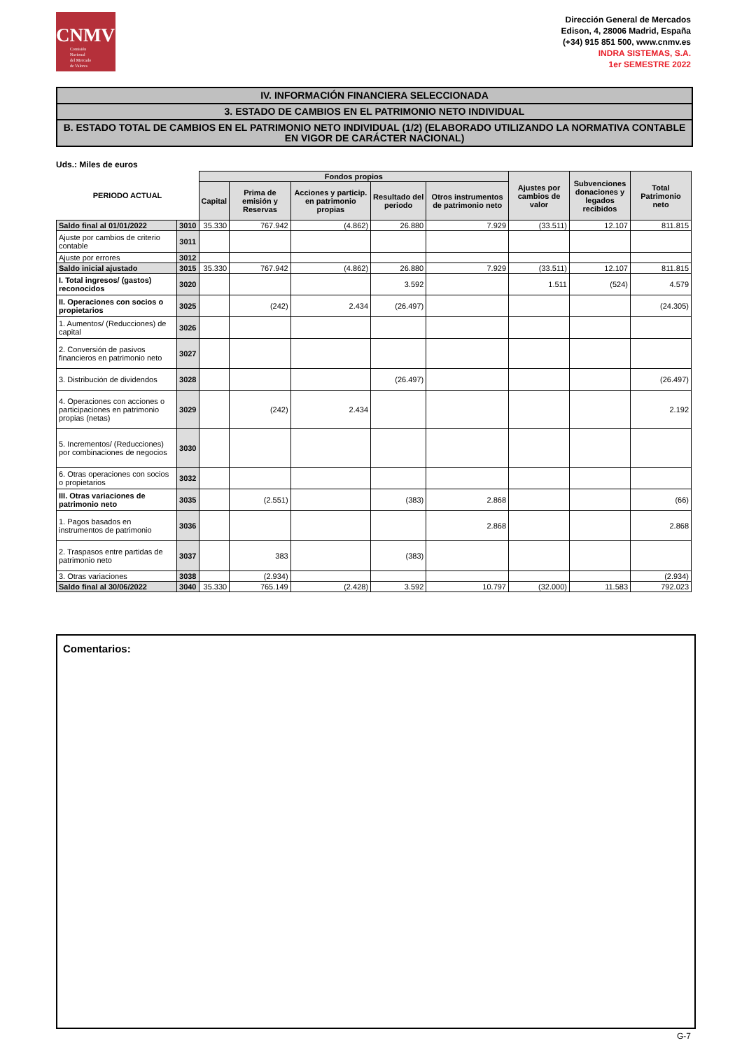CNMV
Comisión
Nacional
del Mercado
de Valores
Dirección General de Mercados
Edison, 4, 28006 Madrid, España
(+34) 915 851 500, www.cnmv.es
INDRA SISTEMAS, S.A.
1er SEMESTRE 2022
IV. INFORMACIÓN FINANCIERA SELECCIONADA
3. ESTADO DE CAMBIOS EN EL PATRIMONIO NETO INDIVIDUAL
B. ESTADO TOTAL DE CAMBIOS EN EL PATRIMONIO NETO INDIVIDUAL (1/2) (ELABORADO UTILIZANDO LA NORMATIVA CONTABLE EN VIGOR DE CARÁCTER NACIONAL)
Uds.: Miles de euros
| PERIODO ACTUAL | | Fondos propios | | | | | Ajustes por cambios de valor | Subvenciones donaciones y legados recibidos | Total Patrimonio neto |
| --- | --- | --- | --- | --- | --- | --- | --- | --- | --- |
| | | Capital | Prima de emisión y Reservas | Acciones y particip. en patrimonio propias | Resultado del periodo | Otros instrumentos de patrimonio neto | | | |
| Saldo final al 01/01/2022 | 3010 | 35.330 | 767.942 | (4.862) | 26.880 | 7.929 | (33.511) | 12.107 | 811.815 |
| Ajuste por cambios de criterio contable | 3011 | | | | | | | | |
| Ajuste por errores | 3012 | | | | | | | | |
| Saldo inicial ajustado | 3015 | 35.330 | 767.942 | (4.862) | 26.880 | 7.929 | (33.511) | 12.107 | 811.815 |
| I. Total ingresos/ (gastos) reconocidos | 3020 | | | | 3.592 | | 1.511 | (524) | 4.579 |
| II. Operaciones con socios o propietarios | 3025 | | (242) | 2.434 | (26.497) | | | | (24.305) |
| 1. Aumentos/ (Reducciones) de capital | 3026 | | | | | | | | |
| 2. Conversión de pasivos financieros en patrimonio neto | 3027 | | | | | | | | |
| 3. Distribución de dividendos | 3028 | | | | (26.497) | | | | (26.497) |
| 4. Operaciones con acciones o participaciones en patrimonio propias (netas) | 3029 | | (242) | 2.434 | | | | | 2.192 |
| 5. Incrementos/ (Reducciones) por combinaciones de negocios | 3030 | | | | | | | | |
| 6. Otras operaciones con socios o propietarios | 3032 | | | | | | | | |
| III. Otras variaciones de patrimonio neto | 3035 | | (2.551) | | (383) | 2.868 | | | (66) |
| 1. Pagos basados en instrumentos de patrimonio | 3036 | | | | | 2.868 | | | 2.868 |
| 2. Traspasos entre partidas de patrimonio neto | 3037 | | 383 | | (383) | | | | |
| 3. Otras variaciones | 3038 | | (2.934) | | | | | | (2.934) |
| Saldo final al 30/06/2022 | 3040 | 35.330 | 765.149 | (2.428) | 3.592 | 10.797 | (32.000) | 11.583 | 792.023 |
Comentarios:
G-7